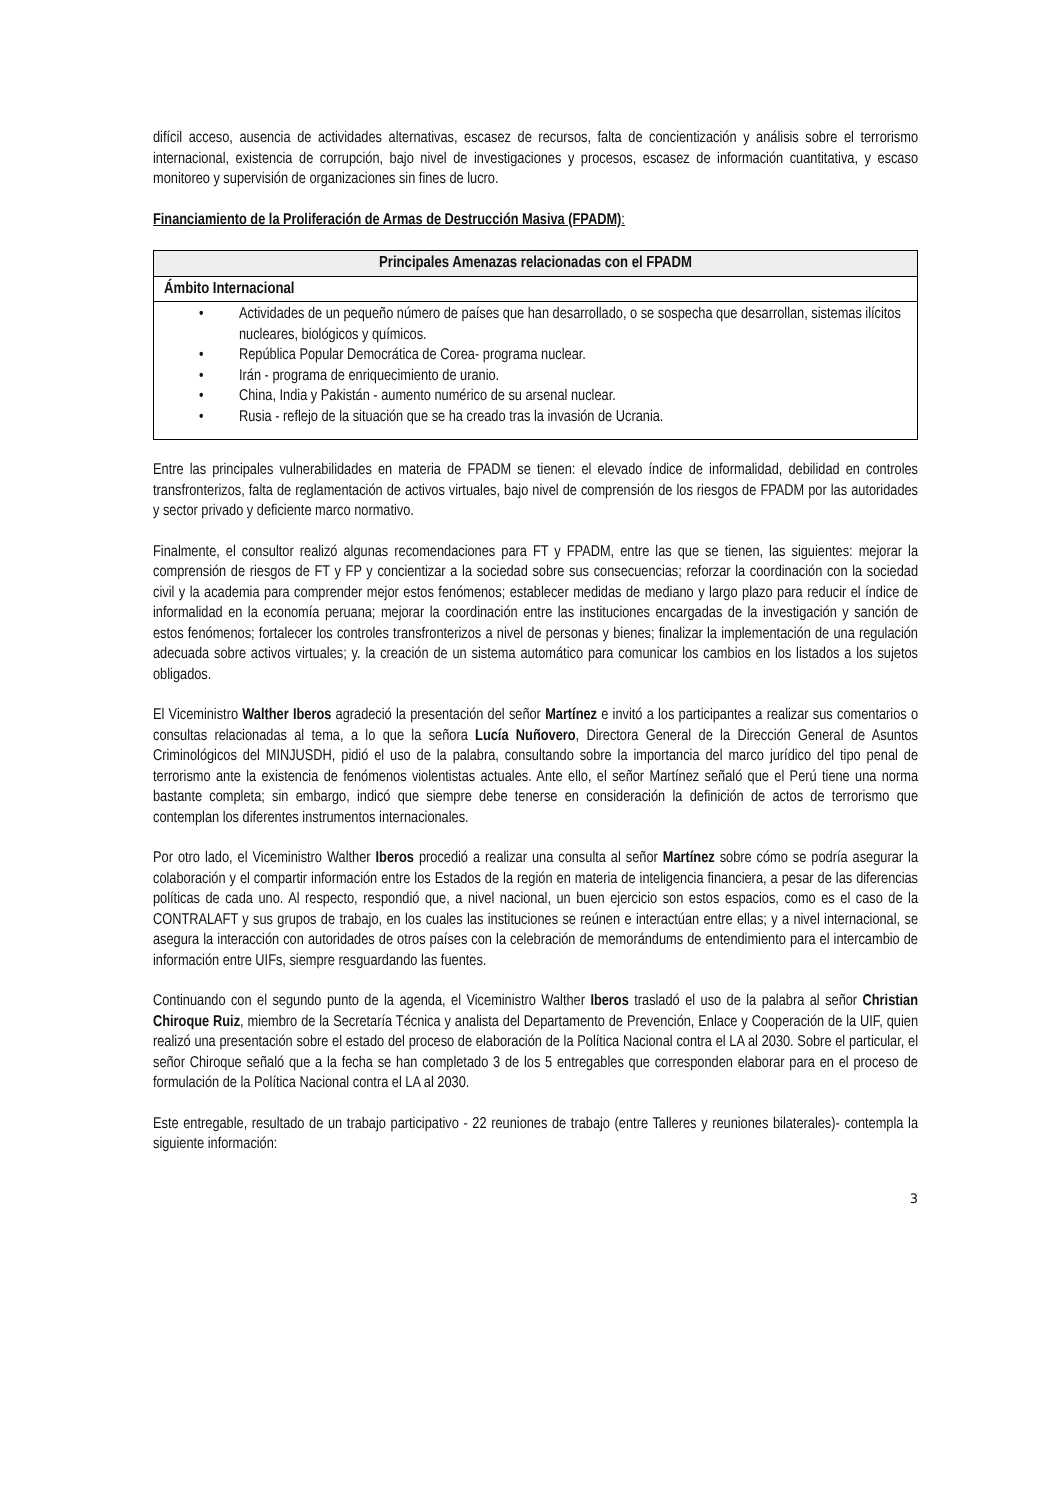difícil acceso, ausencia de actividades alternativas, escasez de recursos, falta de concientización y análisis sobre el terrorismo internacional, existencia de corrupción, bajo nivel de investigaciones y procesos, escasez de información cuantitativa, y escaso monitoreo y supervisión de organizaciones sin fines de lucro.
Financiamiento de la Proliferación de Armas de Destrucción Masiva (FPADM):
| Principales Amenazas relacionadas con el FPADM |
| --- |
| Ámbito Internacional |
| • Actividades de un pequeño número de países que han desarrollado, o se sospecha que desarrollan, sistemas ilícitos nucleares, biológicos y químicos. • República Popular Democrática de Corea- programa nuclear. • Irán - programa de enriquecimiento de uranio. • China, India y Pakistán - aumento numérico de su arsenal nuclear. • Rusia - reflejo de la situación que se ha creado tras la invasión de Ucrania. |
Entre las principales vulnerabilidades en materia de FPADM se tienen: el elevado índice de informalidad, debilidad en controles transfronterizos, falta de reglamentación de activos virtuales, bajo nivel de comprensión de los riesgos de FPADM por las autoridades y sector privado y deficiente marco normativo.
Finalmente, el consultor realizó algunas recomendaciones para FT y FPADM, entre las que se tienen, las siguientes: mejorar la comprensión de riesgos de FT y FP y concientizar a la sociedad sobre sus consecuencias; reforzar la coordinación con la sociedad civil y la academia para comprender mejor estos fenómenos; establecer medidas de mediano y largo plazo para reducir el índice de informalidad en la economía peruana; mejorar la coordinación entre las instituciones encargadas de la investigación y sanción de estos fenómenos; fortalecer los controles transfronterizos a nivel de personas y bienes; finalizar la implementación de una regulación adecuada sobre activos virtuales; y. la creación de un sistema automático para comunicar los cambios en los listados a los sujetos obligados.
El Viceministro Walther Iberos agradeció la presentación del señor Martínez e invitó a los participantes a realizar sus comentarios o consultas relacionadas al tema, a lo que la señora Lucía Nuñovero, Directora General de la Dirección General de Asuntos Criminológicos del MINJUSDH, pidió el uso de la palabra, consultando sobre la importancia del marco jurídico del tipo penal de terrorismo ante la existencia de fenómenos violentistas actuales. Ante ello, el señor Martínez señaló que el Perú tiene una norma bastante completa; sin embargo, indicó que siempre debe tenerse en consideración la definición de actos de terrorismo que contemplan los diferentes instrumentos internacionales.
Por otro lado, el Viceministro Walther Iberos procedió a realizar una consulta al señor Martínez sobre cómo se podría asegurar la colaboración y el compartir información entre los Estados de la región en materia de inteligencia financiera, a pesar de las diferencias políticas de cada uno. Al respecto, respondió que, a nivel nacional, un buen ejercicio son estos espacios, como es el caso de la CONTRALAFT y sus grupos de trabajo, en los cuales las instituciones se reúnen e interactúan entre ellas; y a nivel internacional, se asegura la interacción con autoridades de otros países con la celebración de memorándums de entendimiento para el intercambio de información entre UIFs, siempre resguardando las fuentes.
Continuando con el segundo punto de la agenda, el Viceministro Walther Iberos trasladó el uso de la palabra al señor Christian Chiroque Ruiz, miembro de la Secretaría Técnica y analista del Departamento de Prevención, Enlace y Cooperación de la UIF, quien realizó una presentación sobre el estado del proceso de elaboración de la Política Nacional contra el LA al 2030. Sobre el particular, el señor Chiroque señaló que a la fecha se han completado 3 de los 5 entregables que corresponden elaborar para en el proceso de formulación de la Política Nacional contra el LA al 2030.
Este entregable, resultado de un trabajo participativo - 22 reuniones de trabajo (entre Talleres y reuniones bilaterales)- contempla la siguiente información:
3